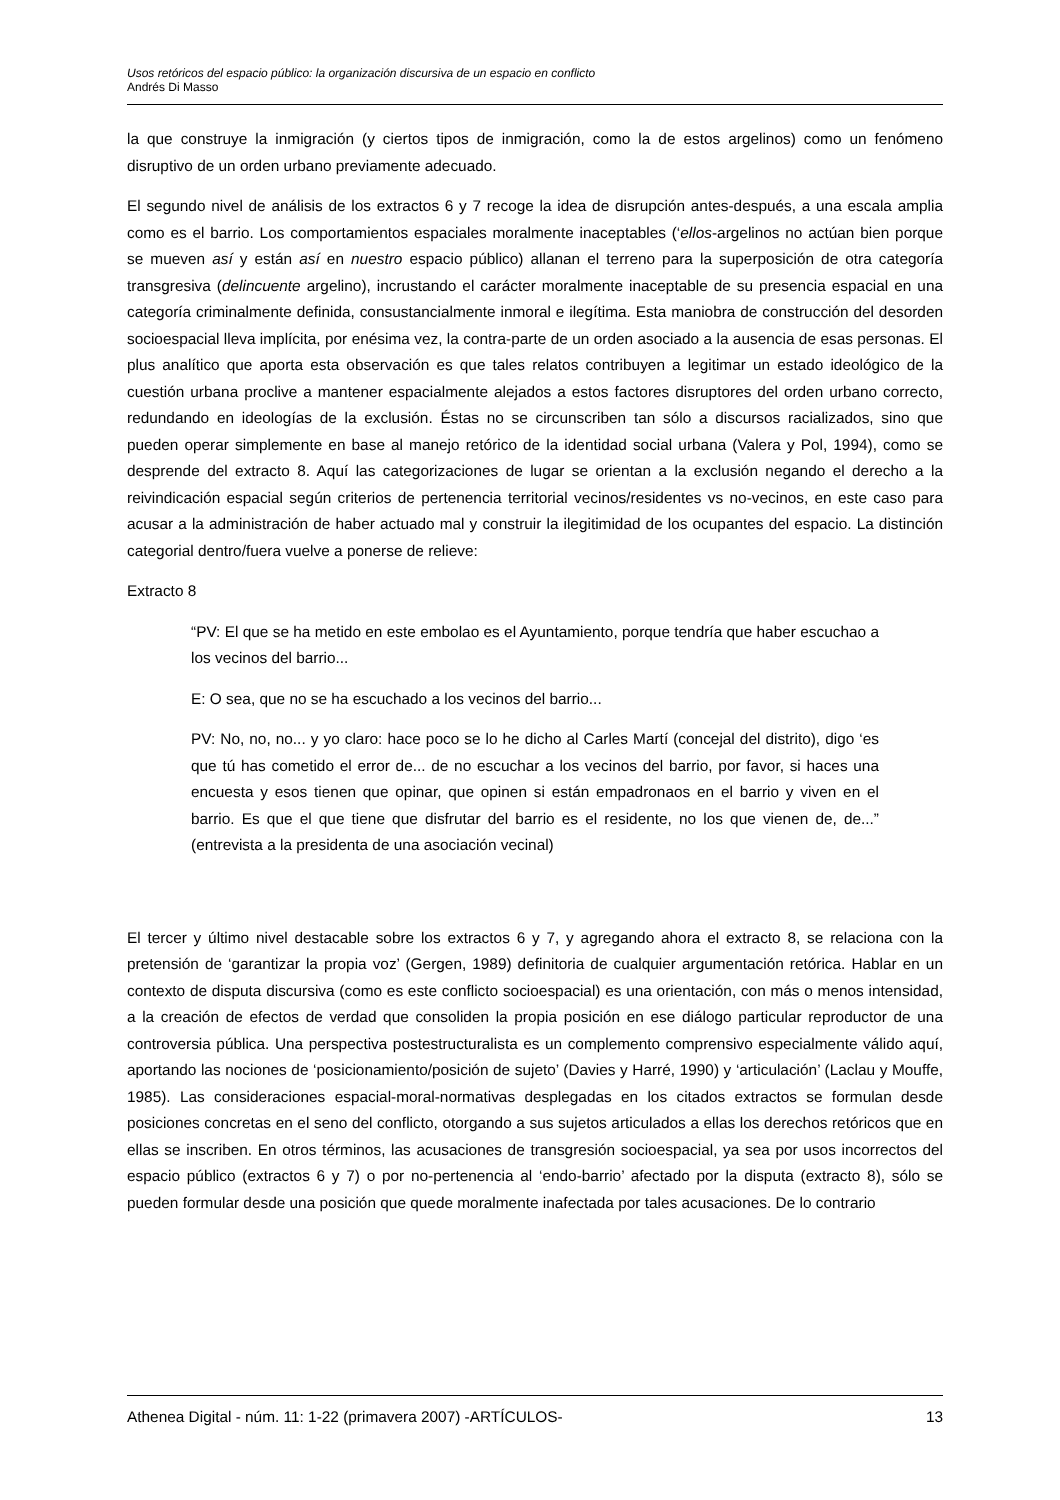Usos retóricos del espacio público: la organización discursiva de un espacio en conflicto
Andrés Di Masso
la que construye la inmigración (y ciertos tipos de inmigración, como la de estos argelinos) como un fenómeno disruptivo de un orden urbano previamente adecuado.
El segundo nivel de análisis de los extractos 6 y 7 recoge la idea de disrupción antes-después, a una escala amplia como es el barrio. Los comportamientos espaciales moralmente inaceptables (‘ellos-argelinos no actúan bien porque se mueven así y están así en nuestro espacio público) allanan el terreno para la superposición de otra categoría transgresiva (delincuente argelino), incrustando el carácter moralmente inaceptable de su presencia espacial en una categoría criminalmente definida, consustancialmente inmoral e ilegítima. Esta maniobra de construcción del desorden socioespacial lleva implícita, por enésima vez, la contra-parte de un orden asociado a la ausencia de esas personas. El plus analítico que aporta esta observación es que tales relatos contribuyen a legitimar un estado ideológico de la cuestión urbana proclive a mantener espacialmente alejados a estos factores disruptores del orden urbano correcto, redundando en ideologías de la exclusión. Éstas no se circunscriben tan sólo a discursos racializados, sino que pueden operar simplemente en base al manejo retórico de la identidad social urbana (Valera y Pol, 1994), como se desprende del extracto 8. Aquí las categorizaciones de lugar se orientan a la exclusión negando el derecho a la reivindicación espacial según criterios de pertenencia territorial vecinos/residentes vs no-vecinos, en este caso para acusar a la administración de haber actuado mal y construir la ilegitimidad de los ocupantes del espacio. La distinción categorial dentro/fuera vuelve a ponerse de relieve:
Extracto 8
“PV: El que se ha metido en este embolao es el Ayuntamiento, porque tendría que haber escuchao a los vecinos del barrio...
E: O sea, que no se ha escuchado a los vecinos del barrio...
PV: No, no, no... y yo claro: hace poco se lo he dicho al Carles Martí (concejal del distrito), digo ‘es que tú has cometido el error de... de no escuchar a los vecinos del barrio, por favor, si haces una encuesta y esos tienen que opinar, que opinen si están empadronaos en el barrio y viven en el barrio. Es que el que tiene que disfrutar del barrio es el residente, no los que vienen de, de...” (entrevista a la presidenta de una asociación vecinal)
El tercer y último nivel destacable sobre los extractos 6 y 7, y agregando ahora el extracto 8, se relaciona con la pretensión de ‘garantizar la propia voz’ (Gergen, 1989) definitoria de cualquier argumentación retórica. Hablar en un contexto de disputa discursiva (como es este conflicto socioespacial) es una orientación, con más o menos intensidad, a la creación de efectos de verdad que consoliden la propia posición en ese diálogo particular reproductor de una controversia pública. Una perspectiva postestructuralista es un complemento comprensivo especialmente válido aquí, aportando las nociones de ‘posicionamiento/posición de sujeto’ (Davies y Harré, 1990) y ‘articulación’ (Laclau y Mouffe, 1985). Las consideraciones espacial-moral-normativas desplegadas en los citados extractos se formulan desde posiciones concretas en el seno del conflicto, otorgando a sus sujetos articulados a ellas los derechos retóricos que en ellas se inscriben. En otros términos, las acusaciones de transgresión socioespacial, ya sea por usos incorrectos del espacio público (extractos 6 y 7) o por no-pertenencia al ‘endo-barrio’ afectado por la disputa (extracto 8), sólo se pueden formular desde una posición que quede moralmente inafectada por tales acusaciones. De lo contrario
Athenea Digital - núm. 11: 1-22 (primavera 2007) -ARTÍCULOS- 13